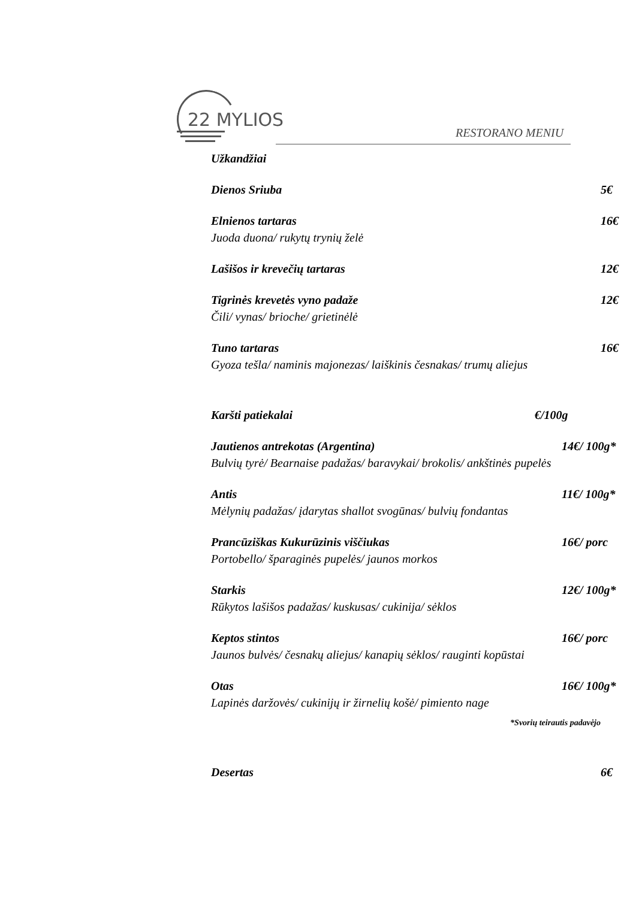22 MYLIOS
RESTORANO MENIU
Užkandžiai
Dienos Sriuba 5€
Elnienos tartaras 16€
Juoda duona/ rukytų trynių želė
Lašišos ir krevečių tartaras 12€
Tigrinės krevetės vyno padaže 12€
Čili/ vynas/ brioche/ grietinėlė
Tuno tartaras 16€
Gyoza tešla/ naminis majonezas/ laiškinis česnakas/ trumų aliejus
Karšti patiekalai €/100g
Jautienos antrekotas (Argentina) 14€/ 100g*
Bulvių tyrė/ Bearnaise padažas/ baravykai/ brokolis/ ankštinės pupelės
Antis 11€/ 100g*
Mėlynių padažas/ įdarytas shallot svogūnas/ bulvių fondantas
Prancūziškas Kukurūzinis viščiukas 16€/ porc
Portobello/ šparaginės pupelės/ jaunos morkos
Starkis 12€/ 100g*
Rūkytos lašišos padažas/ kuskusas/ cukinija/ sėklos
Keptos stintos 16€/ porc
Jaunos bulvės/ česnakų aliejus/ kanapių sėklos/ rauginti kopūstai
Otas 16€/ 100g*
Lapinės daržovės/ cukinijų ir žirnelių košė/ pimiento nage
*Svorių teirautis padavėjo
Desertas 6€